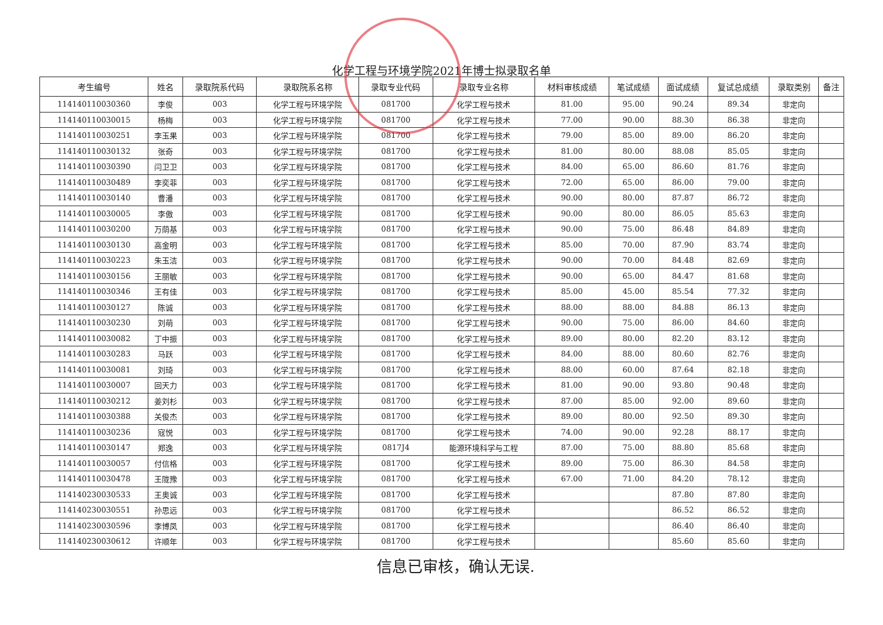化学工程与环境学院2021年博士拟录取名单
| 考生编号 | 姓名 | 录取院系代码 | 录取院系名称 | 录取专业代码 | 录取专业名称 | 材料审核成绩 | 笔试成绩 | 面试成绩 | 复试总成绩 | 录取类别 | 备注 |
| --- | --- | --- | --- | --- | --- | --- | --- | --- | --- | --- | --- |
| 114140110030360 | 李俊 | 003 | 化学工程与环境学院 | 081700 | 化学工程与技术 | 81.00 | 95.00 | 90.24 | 89.34 | 非定向 | |
| 114140110030015 | 杨梅 | 003 | 化学工程与环境学院 | 081700 | 化学工程与技术 | 77.00 | 90.00 | 88.30 | 86.38 | 非定向 | |
| 114140110030251 | 李玉果 | 003 | 化学工程与环境学院 | 081700 | 化学工程与技术 | 79.00 | 85.00 | 89.00 | 86.20 | 非定向 | |
| 114140110030132 | 张奇 | 003 | 化学工程与环境学院 | 081700 | 化学工程与技术 | 81.00 | 80.00 | 88.08 | 85.05 | 非定向 | |
| 114140110030390 | 闫卫卫 | 003 | 化学工程与环境学院 | 081700 | 化学工程与技术 | 84.00 | 65.00 | 86.60 | 81.76 | 非定向 | |
| 114140110030489 | 李奕菲 | 003 | 化学工程与环境学院 | 081700 | 化学工程与技术 | 72.00 | 65.00 | 86.00 | 79.00 | 非定向 | |
| 114140110030140 | 曹潘 | 003 | 化学工程与环境学院 | 081700 | 化学工程与技术 | 90.00 | 80.00 | 87.87 | 86.72 | 非定向 | |
| 114140110030005 | 李傲 | 003 | 化学工程与环境学院 | 081700 | 化学工程与技术 | 90.00 | 80.00 | 86.05 | 85.63 | 非定向 | |
| 114140110030200 | 万荫基 | 003 | 化学工程与环境学院 | 081700 | 化学工程与技术 | 90.00 | 75.00 | 86.48 | 84.89 | 非定向 | |
| 114140110030130 | 高金明 | 003 | 化学工程与环境学院 | 081700 | 化学工程与技术 | 85.00 | 70.00 | 87.90 | 83.74 | 非定向 | |
| 114140110030223 | 朱玉洁 | 003 | 化学工程与环境学院 | 081700 | 化学工程与技术 | 90.00 | 70.00 | 84.48 | 82.69 | 非定向 | |
| 114140110030156 | 王丽敏 | 003 | 化学工程与环境学院 | 081700 | 化学工程与技术 | 90.00 | 65.00 | 84.47 | 81.68 | 非定向 | |
| 114140110030346 | 王有佳 | 003 | 化学工程与环境学院 | 081700 | 化学工程与技术 | 85.00 | 45.00 | 85.54 | 77.32 | 非定向 | |
| 114140110030127 | 陈诚 | 003 | 化学工程与环境学院 | 081700 | 化学工程与技术 | 88.00 | 88.00 | 84.88 | 86.13 | 非定向 | |
| 114140110030230 | 刘萌 | 003 | 化学工程与环境学院 | 081700 | 化学工程与技术 | 90.00 | 75.00 | 86.00 | 84.60 | 非定向 | |
| 114140110030082 | 丁中振 | 003 | 化学工程与环境学院 | 081700 | 化学工程与技术 | 89.00 | 80.00 | 82.20 | 83.12 | 非定向 | |
| 114140110030283 | 马跃 | 003 | 化学工程与环境学院 | 081700 | 化学工程与技术 | 84.00 | 88.00 | 80.60 | 82.76 | 非定向 | |
| 114140110030081 | 刘琦 | 003 | 化学工程与环境学院 | 081700 | 化学工程与技术 | 88.00 | 60.00 | 87.64 | 82.18 | 非定向 | |
| 114140110030007 | 回天力 | 003 | 化学工程与环境学院 | 081700 | 化学工程与技术 | 81.00 | 90.00 | 93.80 | 90.48 | 非定向 | |
| 114140110030212 | 姜刘杉 | 003 | 化学工程与环境学院 | 081700 | 化学工程与技术 | 87.00 | 85.00 | 92.00 | 89.60 | 非定向 | |
| 114140110030388 | 关俊杰 | 003 | 化学工程与环境学院 | 081700 | 化学工程与技术 | 89.00 | 80.00 | 92.50 | 89.30 | 非定向 | |
| 114140110030236 | 寇悦 | 003 | 化学工程与环境学院 | 081700 | 化学工程与技术 | 74.00 | 90.00 | 92.28 | 88.17 | 非定向 | |
| 114140110030147 | 郑逸 | 003 | 化学工程与环境学院 | 0817J4 | 能源环境科学与工程 | 87.00 | 75.00 | 88.80 | 85.68 | 非定向 | |
| 114140110030057 | 付信格 | 003 | 化学工程与环境学院 | 081700 | 化学工程与技术 | 89.00 | 75.00 | 86.30 | 84.58 | 非定向 | |
| 114140110030478 | 王陇豫 | 003 | 化学工程与环境学院 | 081700 | 化学工程与技术 | 67.00 | 71.00 | 84.20 | 78.12 | 非定向 | |
| 114140230030533 | 王奥诚 | 003 | 化学工程与环境学院 | 081700 | 化学工程与技术 | | | 87.80 | 87.80 | 非定向 | |
| 114140230030551 | 孙思远 | 003 | 化学工程与环境学院 | 081700 | 化学工程与技术 | | | 86.52 | 86.52 | 非定向 | |
| 114140230030596 | 李博凤 | 003 | 化学工程与环境学院 | 081700 | 化学工程与技术 | | | 86.40 | 86.40 | 非定向 | |
| 114140230030612 | 许顺年 | 003 | 化学工程与环境学院 | 081700 | 化学工程与技术 | | | 85.60 | 85.60 | 非定向 | |
信息已审核，确认无误.